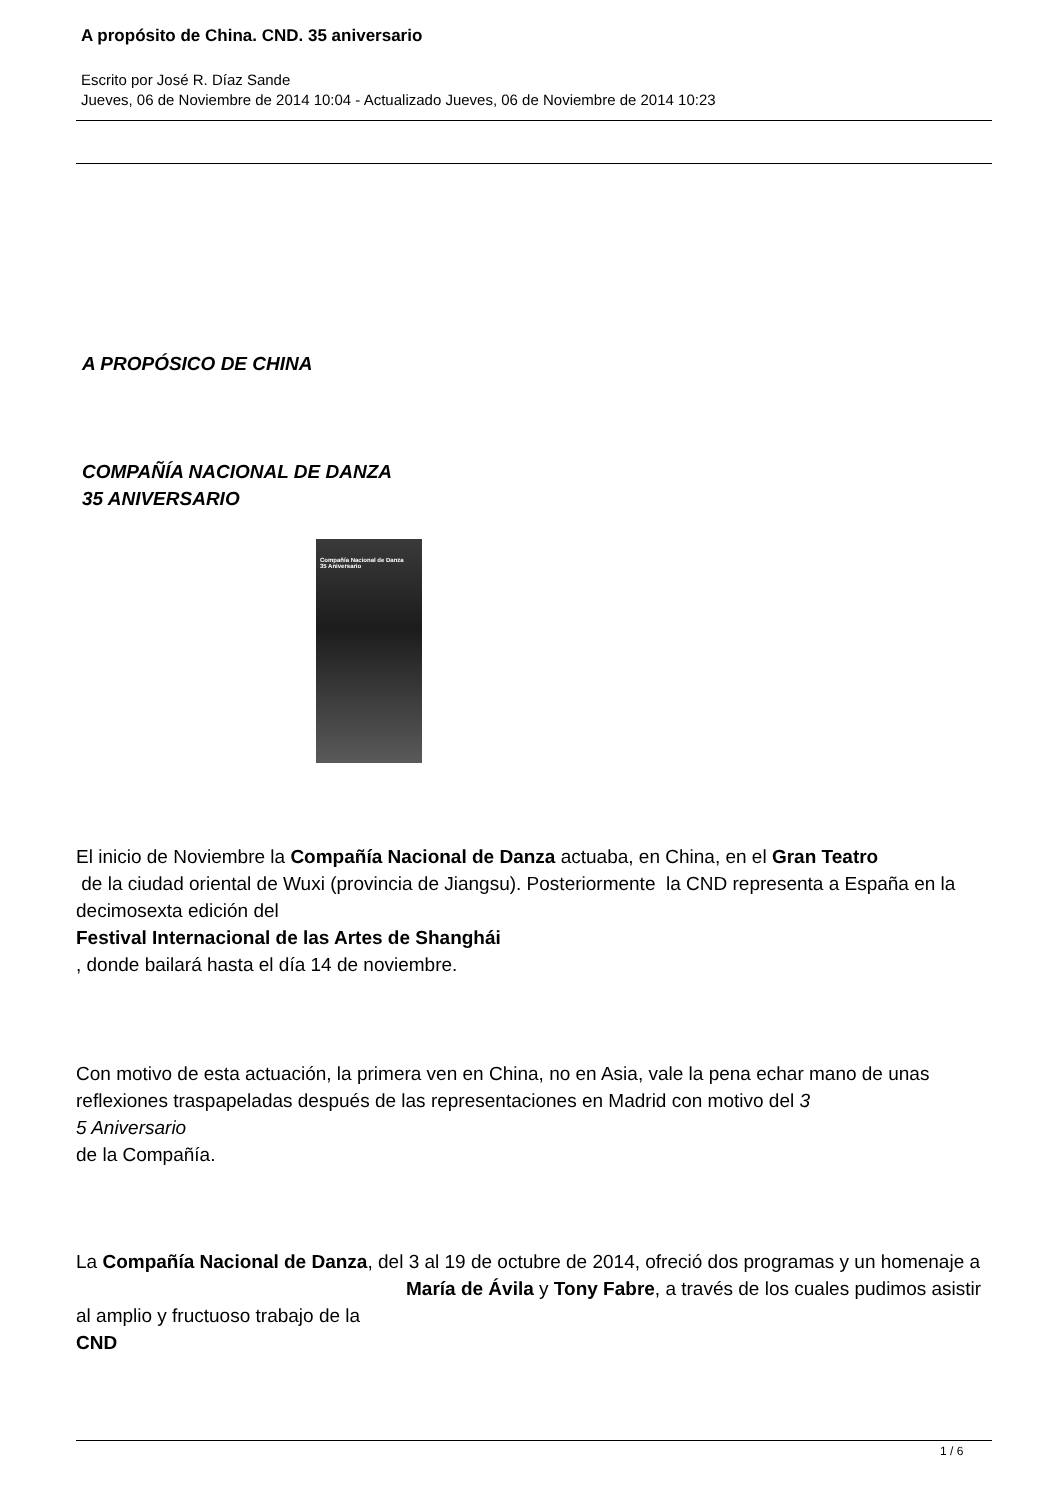A propósito de China. CND. 35 aniversario
Escrito por José R. Díaz Sande
Jueves, 06 de Noviembre de 2014 10:04 - Actualizado Jueves, 06 de Noviembre de 2014 10:23
A PROPÓSICO DE CHINA
COMPAÑÍA NACIONAL DE DANZA
35 ANIVERSARIO
Compañía Nacional de Danza
35 Aniversario
El inicio de Noviembre la Compañía Nacional de Danza actuaba, en China, en el Gran Teatro
de la ciudad oriental de Wuxi (provincia de Jiangsu). Posteriormente la CND representa a España en la decimosexta edición del
Festival Internacional de las Artes de Shanghái
, donde bailará hasta el día 14 de noviembre.
Con motivo de esta actuación, la primera ven en China, no en Asia, vale la pena echar mano de unas reflexiones traspapeladas después de las representaciones en Madrid con motivo del 3
5 Aniversario
de la Compañía.
La Compañía Nacional de Danza, del 3 al 19 de octubre de 2014, ofreció dos programas y un homenaje a María de Ávila y Tony Fabre, a través de los cuales pudimos asistir al amplio y fructuoso trabajo de la
CND
1 / 6